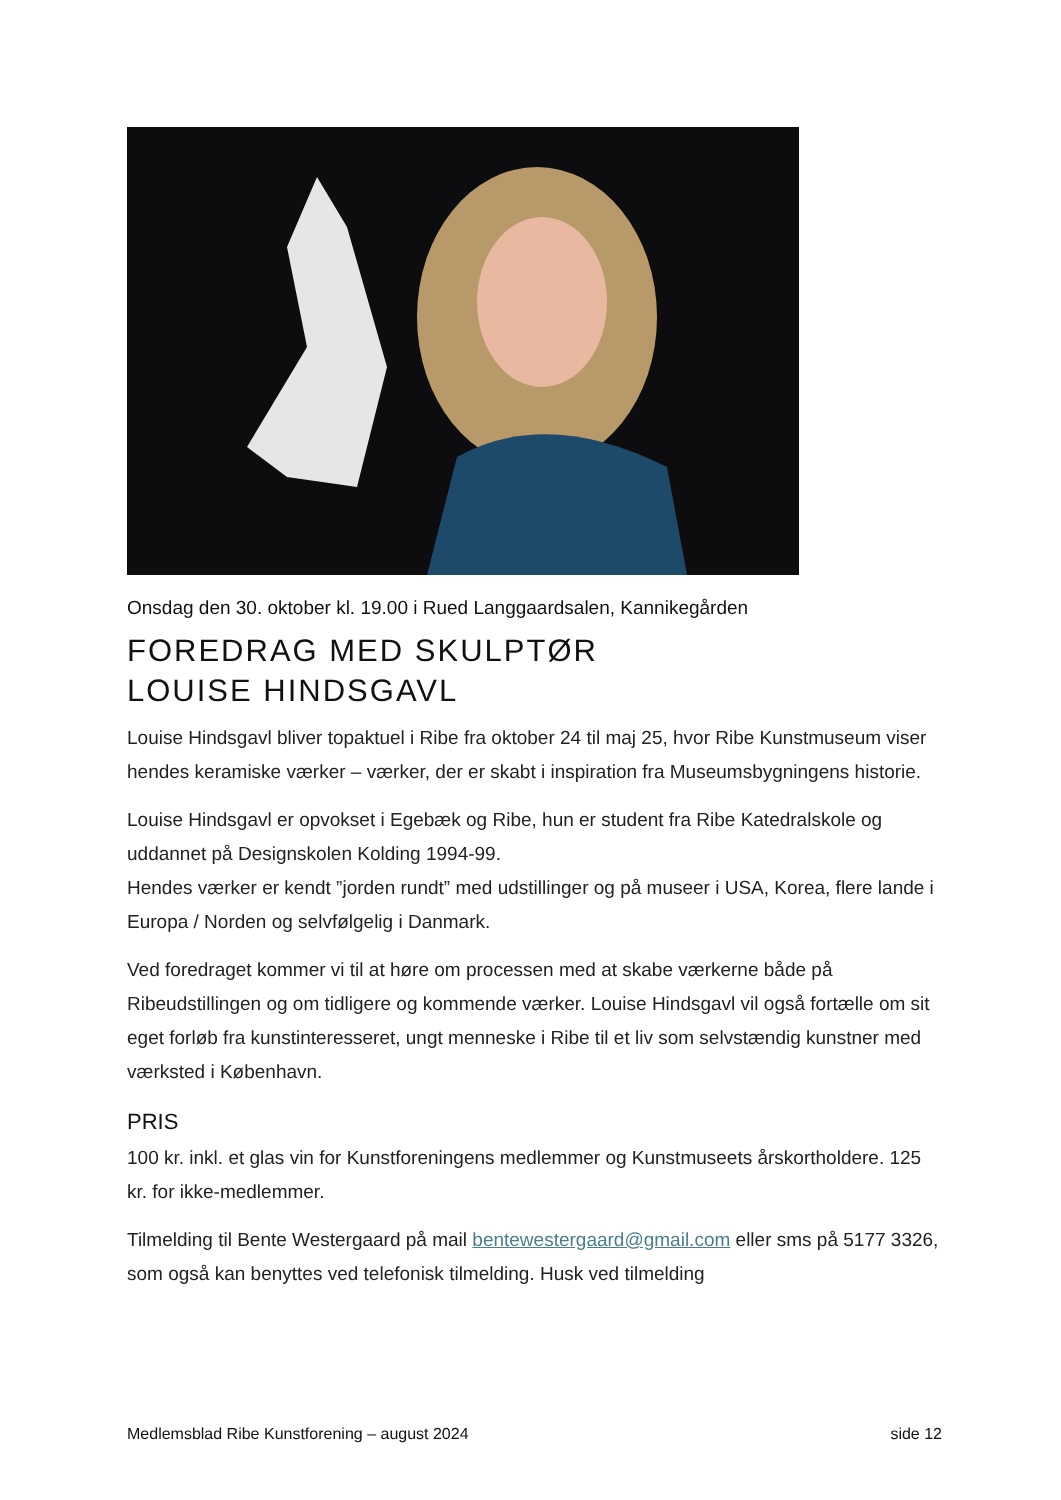Onsdag den 30. oktober kl. 19.00 i Rued Langgaardsalen, Kannikegården
FOREDRAG MED SKULPTØR
LOUISE HINDSGAVL
Louise Hindsgavl bliver topaktuel i Ribe fra oktober 24 til maj 25, hvor Ribe Kunstmuseum viser hendes keramiske værker – værker, der er skabt i inspiration fra Museumsbygningens historie.
Louise Hindsgavl er opvokset i Egebæk og Ribe, hun er student fra Ribe Katedralskole og uddannet på Designskolen Kolding 1994-99.
Hendes værker er kendt ”jorden rundt” med udstillinger og på museer i USA, Korea, flere lande i Europa / Norden og selvfølgelig i Danmark.
Ved foredraget kommer vi til at høre om processen med at skabe værkerne både på Ribeudstillingen og om tidligere og kommende værker. Louise Hindsgavl vil også fortælle om sit eget forløb fra kunstinteresseret, ungt menneske i Ribe til et liv som selvstændig kunstner med værksted i København.
PRIS
100 kr. inkl. et glas vin for Kunstforeningens medlemmer og Kunstmuseets årskortholdere. 125 kr. for ikke-medlemmer.
Tilmelding til Bente Westergaard på mail bentewestergaard@gmail.com eller sms på 5177 3326, som også kan benyttes ved telefonisk tilmelding. Husk ved tilmelding
Medlemsblad Ribe Kunstforening – august 2024 side 12